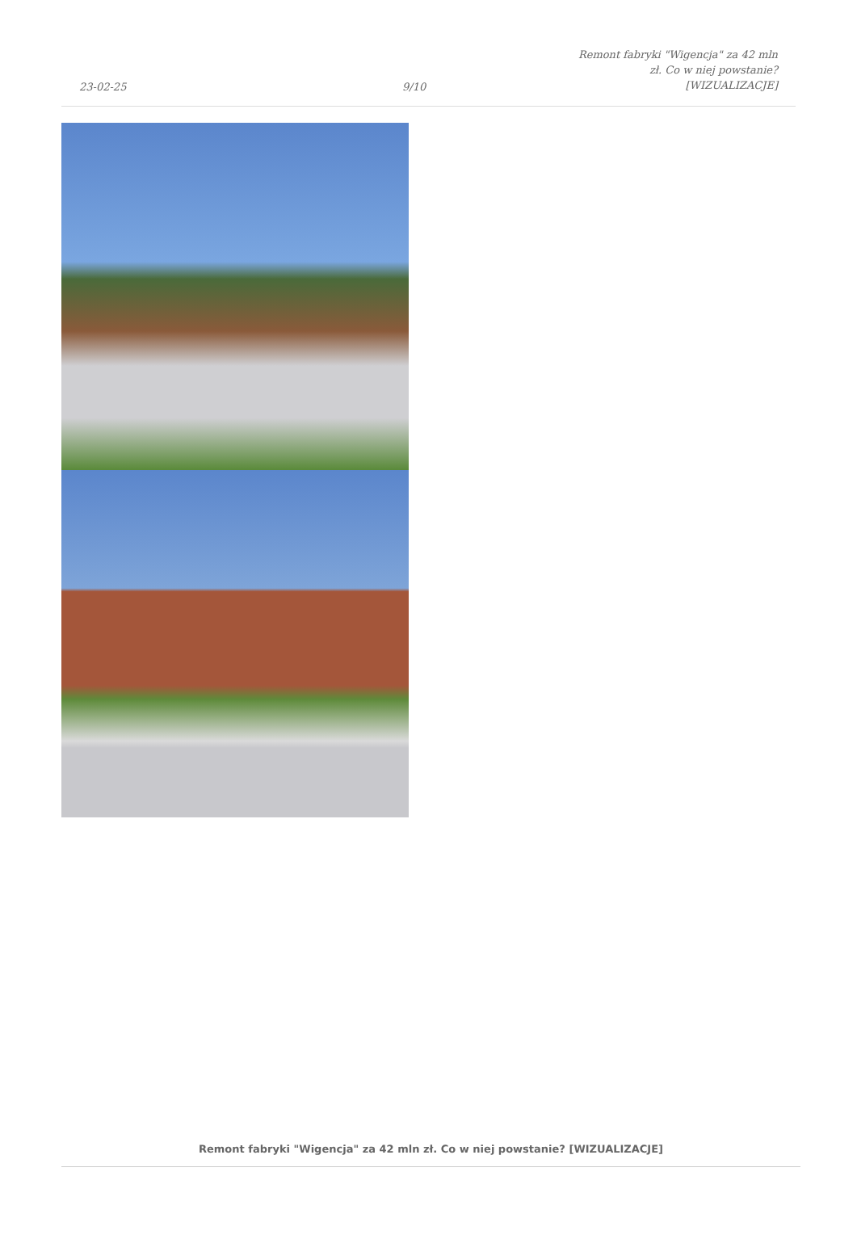23-02-25
9/10
Remont fabryki "Wigencja" za 42 mln
zł. Co w niej powstanie?
[WIZUALIZACJE]
Remont fabryki "Wigencja" za 42 mln zł. Co w niej powstanie? [WIZUALIZACJE]